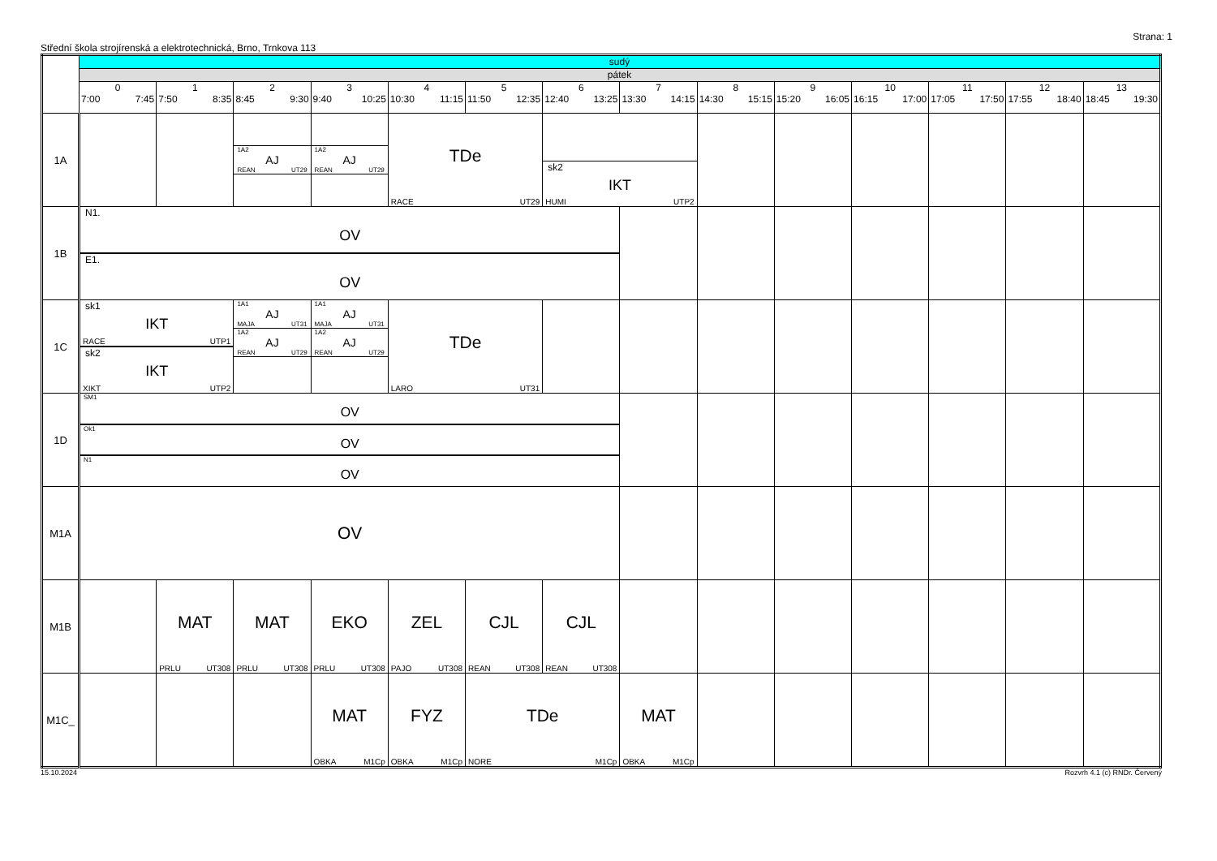Strana: 1
Střední škola strojírenská a elektrotechnická, Brno, Trnkova 113
| | sudý | | | | | | | | | | | | | |
| | pátek | | | | | | | | | | | | | |
| | 0 7:00 7:45 | 1 7:50 8:35 | 2 8:45 9:30 | 3 9:40 10:25 | 4 10:30 11:15 | 5 11:50 12:35 | 6 12:40 13:25 | 7 13:30 14:15 | 8 14:30 15:15 | 9 15:20 16:05 | 10 16:15 17:00 | 11 17:05 17:50 | 12 17:55 18:40 | 13 18:45 19:30 |
| 1A | | | 1A2 AJ REAN UT29 | 1A2 AJ REAN UT29 | TDe RACE UT29 | | sk2 IKT HUMI UTP2 | | | | | | | |
| 1B | N1. OV E1. OV | | | | | | | | | | | | | |
| 1C | sk1 IKT RACE UTP1 sk2 IKT XIKT UTP2 | | 1A1 AJ MAJA UT31 1A2 AJ REAN UT29 | 1A1 AJ MAJA UT31 1A2 AJ REAN UT29 | TDe LARO UT31 | | | | | | | | | |
| 1D | SM1 OV Ok1 OV N1 OV | | | | | | | | | | | | | |
| M1A | OV | | | | | | | | | | | | | |
| M1B | | MAT PRLU UT308 | MAT PRLU UT308 | EKO PRLU UT308 | ZEL PAJO UT308 | CJL REAN UT308 | CJL REAN UT308 | | | | | | | |
| M1C_ | | | | MAT OBKA M1Cp | FYZ OBKA M1Cp | TDe NORE M1Cp | | MAT OBKA M1Cp | | | | | | |
15.10.2024 Rozvrh 4.1 (c) RNDr. Červený